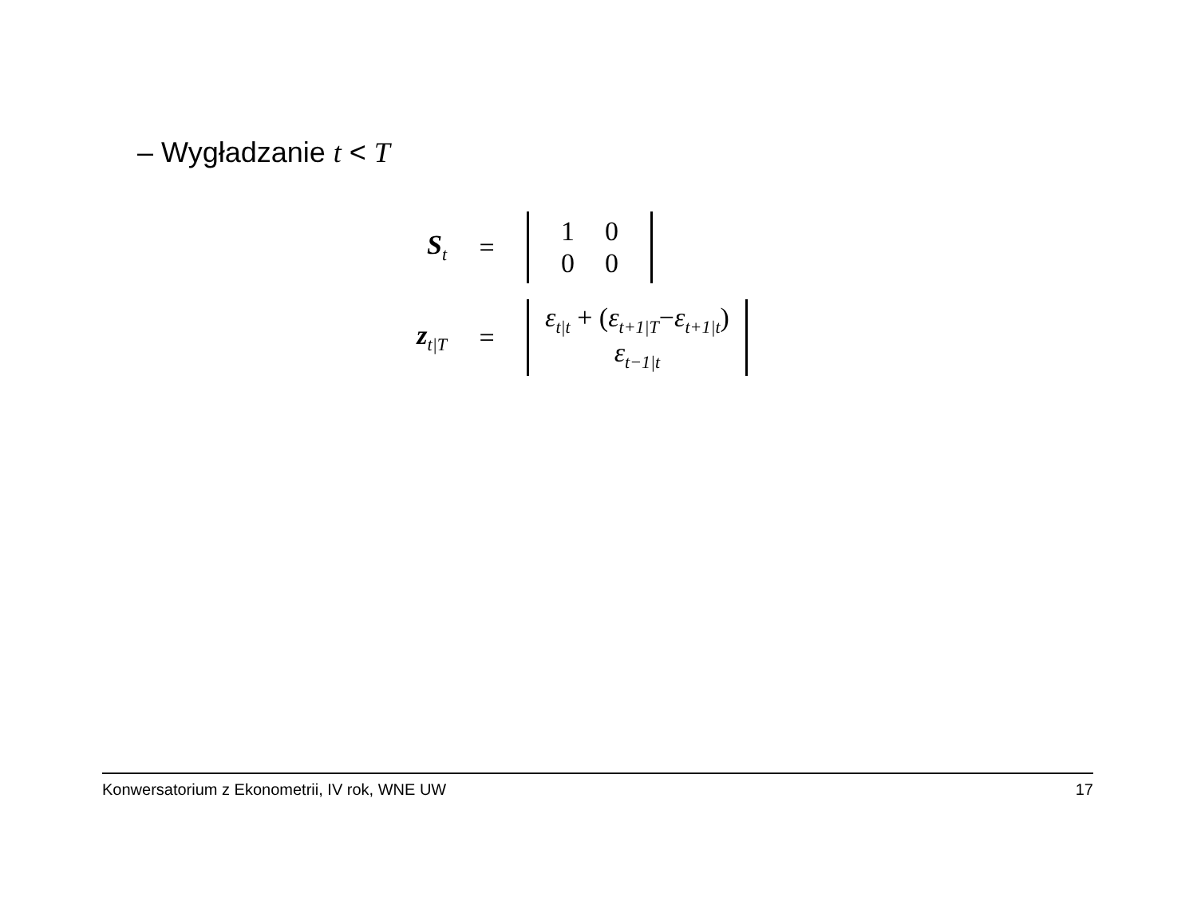– Wygładzanie t < T
S<sub>t</sub>
=
| 1 | 0 |
| 0 | 0 |
z<sub>t|T</sub>
=
ε<sub>t|t</sub> + (ε<sub>t+1|T</sub>−ε<sub>t+1|t</sub>)
ε<sub>t−1|t</sub>
Konwersatorium z Ekonometrii, IV rok, WNE UW 17